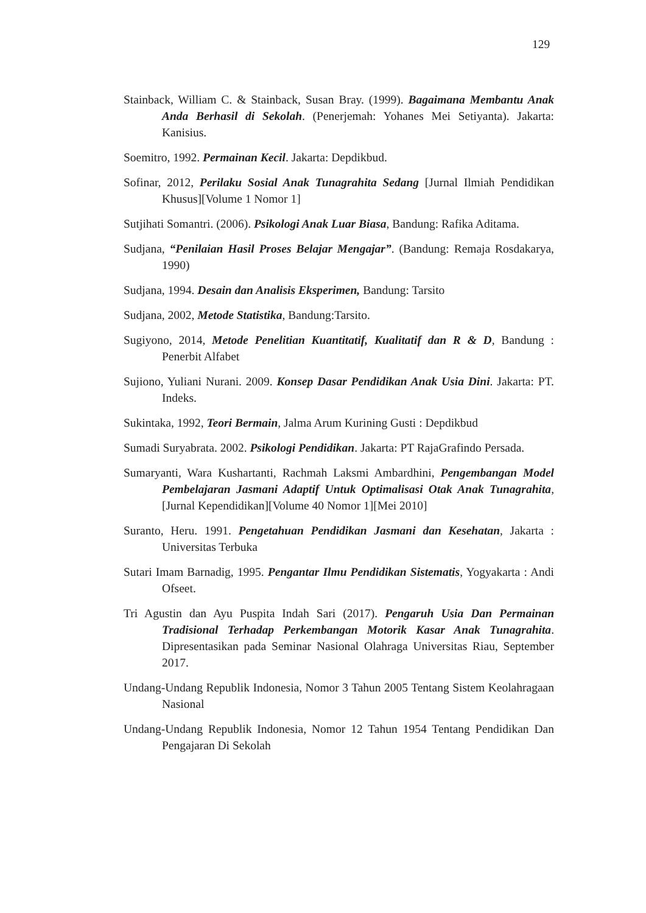129
Stainback, William C. & Stainback, Susan Bray. (1999). Bagaimana Membantu Anak Anda Berhasil di Sekolah. (Penerjemah: Yohanes Mei Setiyanta). Jakarta: Kanisius.
Soemitro, 1992. Permainan Kecil. Jakarta: Depdikbud.
Sofinar, 2012, Perilaku Sosial Anak Tunagrahita Sedang [Jurnal Ilmiah Pendidikan Khusus][Volume 1 Nomor 1]
Sutjihati Somantri. (2006). Psikologi Anak Luar Biasa, Bandung: Rafika Aditama.
Sudjana, “Penilaian Hasil Proses Belajar Mengajar”. (Bandung: Remaja Rosdakarya, 1990)
Sudjana, 1994. Desain dan Analisis Eksperimen, Bandung: Tarsito
Sudjana, 2002, Metode Statistika, Bandung:Tarsito.
Sugiyono, 2014, Metode Penelitian Kuantitatif, Kualitatif dan R & D, Bandung : Penerbit Alfabet
Sujiono, Yuliani Nurani. 2009. Konsep Dasar Pendidikan Anak Usia Dini. Jakarta: PT. Indeks.
Sukintaka, 1992, Teori Bermain, Jalma Arum Kurining Gusti : Depdikbud
Sumadi Suryabrata. 2002. Psikologi Pendidikan. Jakarta: PT RajaGrafindo Persada.
Sumaryanti, Wara Kushartanti, Rachmah Laksmi Ambardhini, Pengembangan Model Pembelajaran Jasmani Adaptif Untuk Optimalisasi Otak Anak Tunagrahita, [Jurnal Kependidikan][Volume 40 Nomor 1][Mei 2010]
Suranto, Heru. 1991. Pengetahuan Pendidikan Jasmani dan Kesehatan, Jakarta : Universitas Terbuka
Sutari Imam Barnadig, 1995. Pengantar Ilmu Pendidikan Sistematis, Yogyakarta : Andi Ofseet.
Tri Agustin dan Ayu Puspita Indah Sari (2017). Pengaruh Usia Dan Permainan Tradisional Terhadap Perkembangan Motorik Kasar Anak Tunagrahita. Dipresentasikan pada Seminar Nasional Olahraga Universitas Riau, September 2017.
Undang-Undang Republik Indonesia, Nomor 3 Tahun 2005 Tentang Sistem Keolahragaan Nasional
Undang-Undang Republik Indonesia, Nomor 12 Tahun 1954 Tentang Pendidikan Dan Pengajaran Di Sekolah